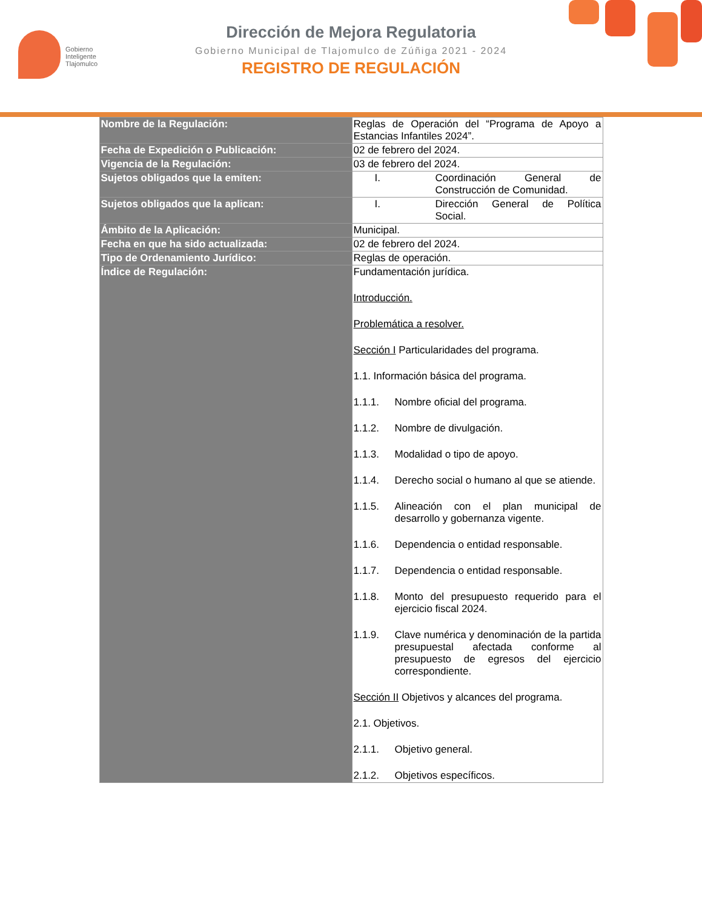Gobierno
Inteligente
Tlajomulco
Dirección de Mejora Regulatoria
Gobierno Municipal de Tlajomulco de Zúñiga 2021 - 2024
REGISTRO DE REGULACIÓN
| Nombre de la Regulación: | Reglas de Operación del “Programa de Apoyo a Estancias Infantiles 2024”. |
| Fecha de Expedición o Publicación: | 02 de febrero del 2024. |
| Vigencia de la Regulación: | 03 de febrero del 2024. |
| Sujetos obligados que la emiten: | I. Coordinación General de Construcción de Comunidad. |
| Sujetos obligados que la aplican: | I. Dirección General de Política Social. |
| Ámbito de la Aplicación: | Municipal. |
| Fecha en que ha sido actualizada: | 02 de febrero del 2024. |
| Tipo de Ordenamiento Jurídico: | Reglas de operación. |
| Índice de Regulación: | Fundamentación jurídica. Introducción. Problemática a resolver. Sección I Particularidades del programa. 1.1. Información básica del programa. 1.1.1. Nombre oficial del programa. 1.1.2. Nombre de divulgación. 1.1.3. Modalidad o tipo de apoyo. 1.1.4. Derecho social o humano al que se atiende. 1.1.5. Alineación con el plan municipal de desarrollo y gobernanza vigente. 1.1.6. Dependencia o entidad responsable. 1.1.7. Dependencia o entidad responsable. 1.1.8. Monto del presupuesto requerido para el ejercicio fiscal 2024. 1.1.9. Clave numérica y denominación de la partida presupuestal afectada conforme al presupuesto de egresos del ejercicio correspondiente. Sección II Objetivos y alcances del programa. 2.1. Objetivos. 2.1.1. Objetivo general. 2.1.2. Objetivos específicos. |